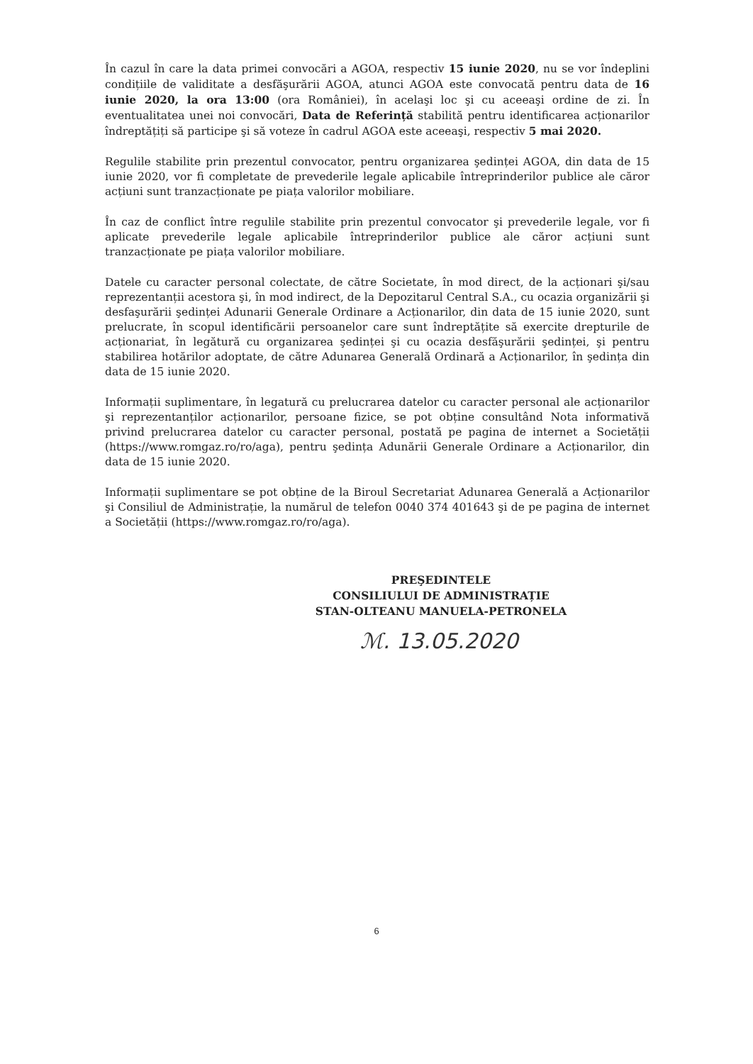În cazul în care la data primei convocări a AGOA, respectiv 15 iunie 2020, nu se vor îndeplini condițiile de validitate a desfăşurării AGOA, atunci AGOA este convocată pentru data de 16 iunie 2020, la ora 13:00 (ora României), în acelaşi loc şi cu aceeaşi ordine de zi. În eventualitatea unei noi convocări, Data de Referință stabilită pentru identificarea acționarilor îndreptățiți să participe şi să voteze în cadrul AGOA este aceeaşi, respectiv 5 mai 2020.
Regulile stabilite prin prezentul convocator, pentru organizarea şedinței AGOA, din data de 15 iunie 2020, vor fi completate de prevederile legale aplicabile întreprinderilor publice ale căror acțiuni sunt tranzacționate pe piața valorilor mobiliare.
În caz de conflict între regulile stabilite prin prezentul convocator şi prevederile legale, vor fi aplicate prevederile legale aplicabile întreprinderilor publice ale căror acțiuni sunt tranzacționate pe piața valorilor mobiliare.
Datele cu caracter personal colectate, de către Societate, în mod direct, de la acționari şi/sau reprezentanții acestora şi, în mod indirect, de la Depozitarul Central S.A., cu ocazia organizării şi desfaşurării şedinței Adunarii Generale Ordinare a Acționarilor, din data de 15 iunie 2020, sunt prelucrate, în scopul identificării persoanelor care sunt îndreptățite să exercite drepturile de acționariat, în legătură cu organizarea şedinței şi cu ocazia desfăşurării şedinței, şi pentru stabilirea hotărilor adoptate, de către Adunarea Generală Ordinară a Acționarilor, în şedința din data de 15 iunie 2020.
Informații suplimentare, în legatură cu prelucrarea datelor cu caracter personal ale acționarilor şi reprezentanților acționarilor, persoane fizice, se pot obține consultând Nota informativă privind prelucrarea datelor cu caracter personal, postată pe pagina de internet a Societății (https://www.romgaz.ro/ro/aga), pentru şedința Adunării Generale Ordinare a Acționarilor, din data de 15 iunie 2020.
Informații suplimentare se pot obține de la Biroul Secretariat Adunarea Generală a Acționarilor şi Consiliul de Administrație, la numărul de telefon 0040 374 401643 şi de pe pagina de internet a Societății (https://www.romgaz.ro/ro/aga).
PREŞEDINTELE
CONSILIULUI DE ADMINISTRAȚIE
STAN-OLTEANU MANUELA-PETRONELA
ℳ. 13.05.2020
6